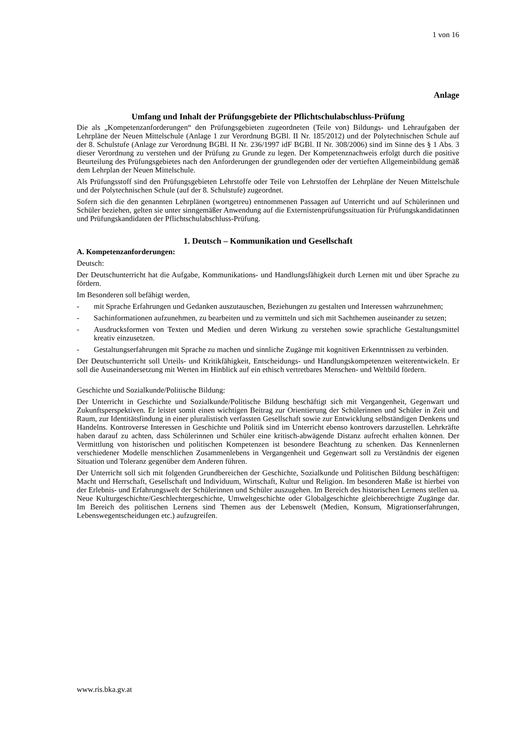1 von 16
Anlage
Umfang und Inhalt der Prüfungsgebiete der Pflichtschulabschluss-Prüfung
Die als „Kompetenzanforderungen“ den Prüfungsgebieten zugeordneten (Teile von) Bildungs- und Lehraufgaben der Lehrpläne der Neuen Mittelschule (Anlage 1 zur Verordnung BGBl. II Nr. 185/2012) und der Polytechnischen Schule auf der 8. Schulstufe (Anlage zur Verordnung BGBl. II Nr. 236/1997 idF BGBl. II Nr. 308/2006) sind im Sinne des § 1 Abs. 3 dieser Verordnung zu verstehen und der Prüfung zu Grunde zu legen. Der Kompetenznachweis erfolgt durch die positive Beurteilung des Prüfungsgebietes nach den Anforderungen der grundlegenden oder der vertieften Allgemeinbildung gemäß dem Lehrplan der Neuen Mittelschule.
Als Prüfungsstoff sind den Prüfungsgebieten Lehrstoffe oder Teile von Lehrstoffen der Lehrpläne der Neuen Mittelschule und der Polytechnischen Schule (auf der 8. Schulstufe) zugeordnet.
Sofern sich die den genannten Lehrplänen (wortgetreu) entnommenen Passagen auf Unterricht und auf Schülerinnen und Schüler beziehen, gelten sie unter sinngemäßer Anwendung auf die Externistenprüfungssituation für Prüfungskandidatinnen und Prüfungskandidaten der Pflichtschulabschluss-Prüfung.
1. Deutsch – Kommunikation und Gesellschaft
A. Kompetenzanforderungen:
Deutsch:
Der Deutschunterricht hat die Aufgabe, Kommunikations- und Handlungsfähigkeit durch Lernen mit und über Sprache zu fördern.
Im Besonderen soll befähigt werden,
- mit Sprache Erfahrungen und Gedanken auszutauschen, Beziehungen zu gestalten und Interessen wahrzunehmen;
- Sachinformationen aufzunehmen, zu bearbeiten und zu vermitteln und sich mit Sachthemen auseinander zu setzen;
- Ausdrucksformen von Texten und Medien und deren Wirkung zu verstehen sowie sprachliche Gestaltungsmittel kreativ einzusetzen.
- Gestaltungserfahrungen mit Sprache zu machen und sinnliche Zugänge mit kognitiven Erkenntnissen zu verbinden.
Der Deutschunterricht soll Urteils- und Kritikfähigkeit, Entscheidungs- und Handlungskompetenzen weiterentwickeln. Er soll die Auseinandersetzung mit Werten im Hinblick auf ein ethisch vertretbares Menschen- und Weltbild fördern.
Geschichte und Sozialkunde/Politische Bildung:
Der Unterricht in Geschichte und Sozialkunde/Politische Bildung beschäftigt sich mit Vergangenheit, Gegenwart und Zukunftsperspektiven. Er leistet somit einen wichtigen Beitrag zur Orientierung der Schülerinnen und Schüler in Zeit und Raum, zur Identitätsfindung in einer pluralistisch verfassten Gesellschaft sowie zur Entwicklung selbständigen Denkens und Handelns. Kontroverse Interessen in Geschichte und Politik sind im Unterricht ebenso kontrovers darzustellen. Lehrkräfte haben darauf zu achten, dass Schülerinnen und Schüler eine kritisch-abwägende Distanz aufrecht erhalten können. Der Vermittlung von historischen und politischen Kompetenzen ist besondere Beachtung zu schenken. Das Kennenlernen verschiedener Modelle menschlichen Zusammenlebens in Vergangenheit und Gegenwart soll zu Verständnis der eigenen Situation und Toleranz gegenüber dem Anderen führen.
Der Unterricht soll sich mit folgenden Grundbereichen der Geschichte, Sozialkunde und Politischen Bildung beschäftigen: Macht und Herrschaft, Gesellschaft und Individuum, Wirtschaft, Kultur und Religion. Im besonderen Maße ist hierbei von der Erlebnis- und Erfahrungswelt der Schülerinnen und Schüler auszugehen. Im Bereich des historischen Lernens stellen ua. Neue Kulturgeschichte/Geschlechtergeschichte, Umweltgeschichte oder Globalgeschichte gleichberechtigte Zugänge dar. Im Bereich des politischen Lernens sind Themen aus der Lebenswelt (Medien, Konsum, Migrationserfahrungen, Lebenswegentscheidungen etc.) aufzugreifen.
www.ris.bka.gv.at